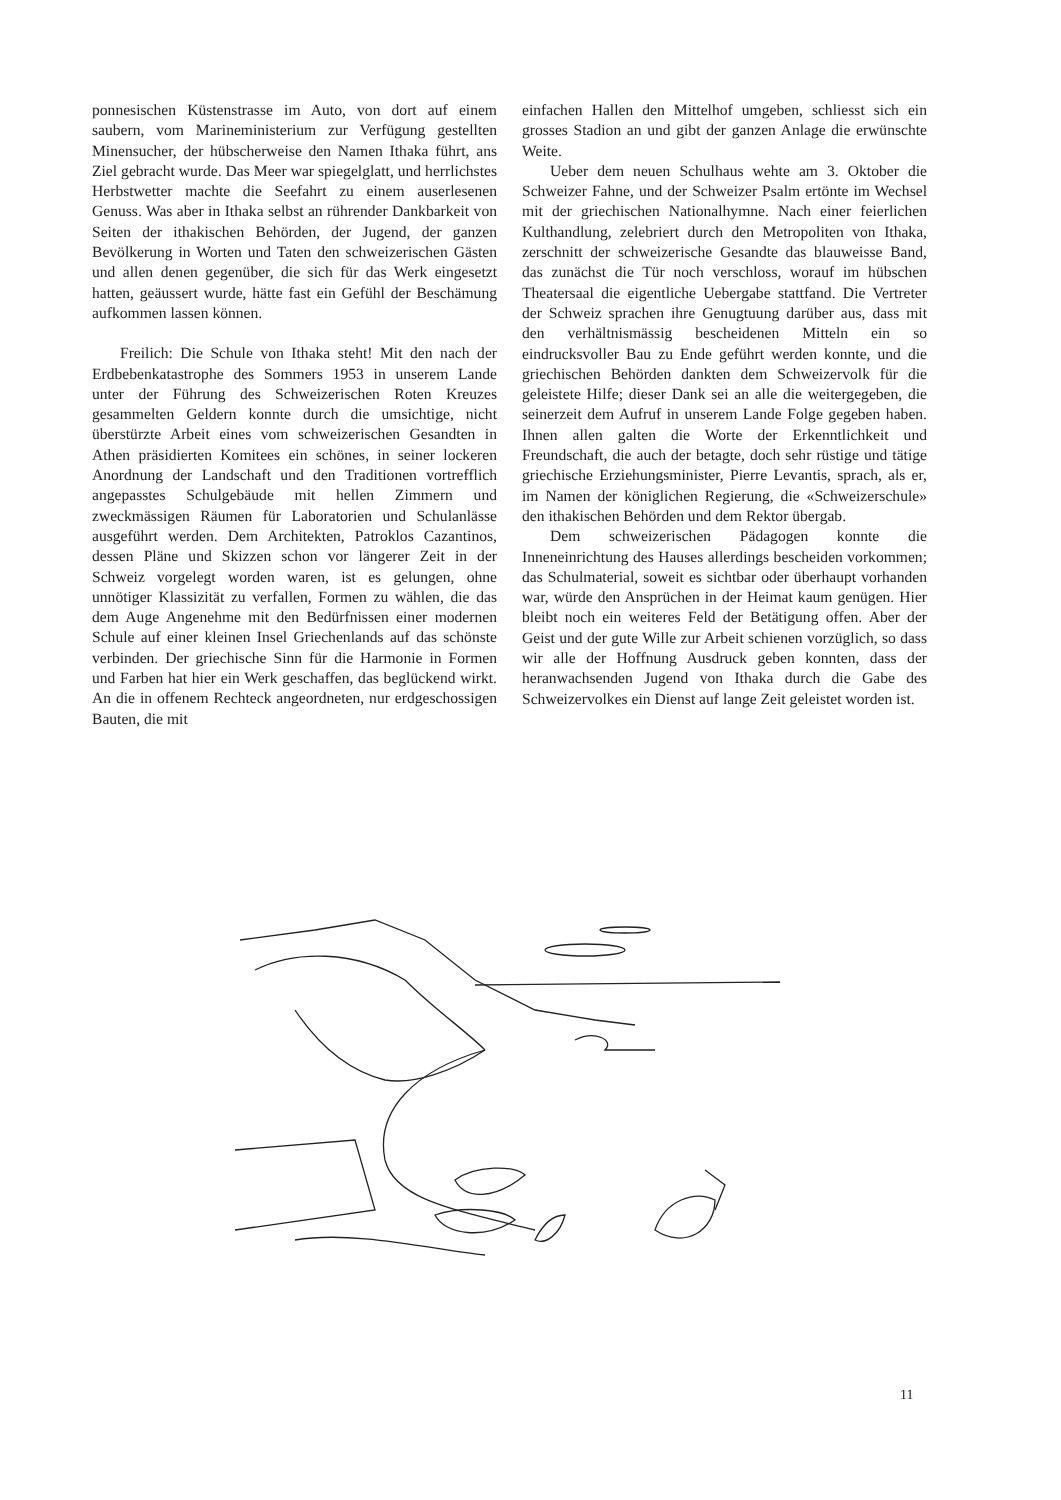ponnesischen Küstenstrasse im Auto, von dort auf einem saubern, vom Marineministerium zur Verfügung gestellten Minensucher, der hübscherweise den Namen Ithaka führt, ans Ziel gebracht wurde. Das Meer war spiegelglatt, und herrlichstes Herbstwetter machte die Seefahrt zu einem auserlesenen Genuss. Was aber in Ithaka selbst an rührender Dankbarkeit von Seiten der ithakischen Behörden, der Jugend, der ganzen Bevölkerung in Worten und Taten den schweizerischen Gästen und allen denen gegenüber, die sich für das Werk eingesetzt hatten, geäussert wurde, hätte fast ein Gefühl der Beschämung aufkommen lassen können.
Freilich: Die Schule von Ithaka steht! Mit den nach der Erdbebenkatastrophe des Sommers 1953 in unserem Lande unter der Führung des Schweizerischen Roten Kreuzes gesammelten Geldern konnte durch die umsichtige, nicht überstürzte Arbeit eines vom schweizerischen Gesandten in Athen präsidierten Komitees ein schönes, in seiner lockeren Anordnung der Landschaft und den Traditionen vortrefflich angepasstes Schulgebäude mit hellen Zimmern und zweckmässigen Räumen für Laboratorien und Schulanlässe ausgeführt werden. Dem Architekten, Patroklos Cazantinos, dessen Pläne und Skizzen schon vor längerer Zeit in der Schweiz vorgelegt worden waren, ist es gelungen, ohne unnötiger Klassizität zu verfallen, Formen zu wählen, die das dem Auge Angenehme mit den Bedürfnissen einer modernen Schule auf einer kleinen Insel Griechenlands auf das schönste verbinden. Der griechische Sinn für die Harmonie in Formen und Farben hat hier ein Werk geschaffen, das beglückend wirkt. An die in offenem Rechteck angeordneten, nur erdgeschossigen Bauten, die mit
einfachen Hallen den Mittelhof umgeben, schliesst sich ein grosses Stadion an und gibt der ganzen Anlage die erwünschte Weite.
Ueber dem neuen Schulhaus wehte am 3. Oktober die Schweizer Fahne, und der Schweizer Psalm ertönte im Wechsel mit der griechischen Nationalhymne. Nach einer feierlichen Kulthandlung, zelebriert durch den Metropoliten von Ithaka, zerschnitt der schweizerische Gesandte das blauweisse Band, das zunächst die Tür noch verschloss, worauf im hübschen Theatersaal die eigentliche Uebergabe stattfand. Die Vertreter der Schweiz sprachen ihre Genugtuung darüber aus, dass mit den verhältnismässig bescheidenen Mitteln ein so eindrucksvoller Bau zu Ende geführt werden konnte, und die griechischen Behörden dankten dem Schweizervolk für die geleistete Hilfe; dieser Dank sei an alle die weitergegeben, die seinerzeit dem Aufruf in unserem Lande Folge gegeben haben. Ihnen allen galten die Worte der Erkenntlichkeit und Freundschaft, die auch der betagte, doch sehr rüstige und tätige griechische Erziehungsminister, Pierre Levantis, sprach, als er, im Namen der königlichen Regierung, die «Schweizerschule» den ithakischen Behörden und dem Rektor übergab.
Dem schweizerischen Pädagogen konnte die Inneneinrichtung des Hauses allerdings bescheiden vorkommen; das Schulmaterial, soweit es sichtbar oder überhaupt vorhanden war, würde den Ansprüchen in der Heimat kaum genügen. Hier bleibt noch ein weiteres Feld der Betätigung offen. Aber der Geist und der gute Wille zur Arbeit schienen vorzüglich, so dass wir alle der Hoffnung Ausdruck geben konnten, dass der heranwachsenden Jugend von Ithaka durch die Gabe des Schweizervolkes ein Dienst auf lange Zeit geleistet worden ist.
11